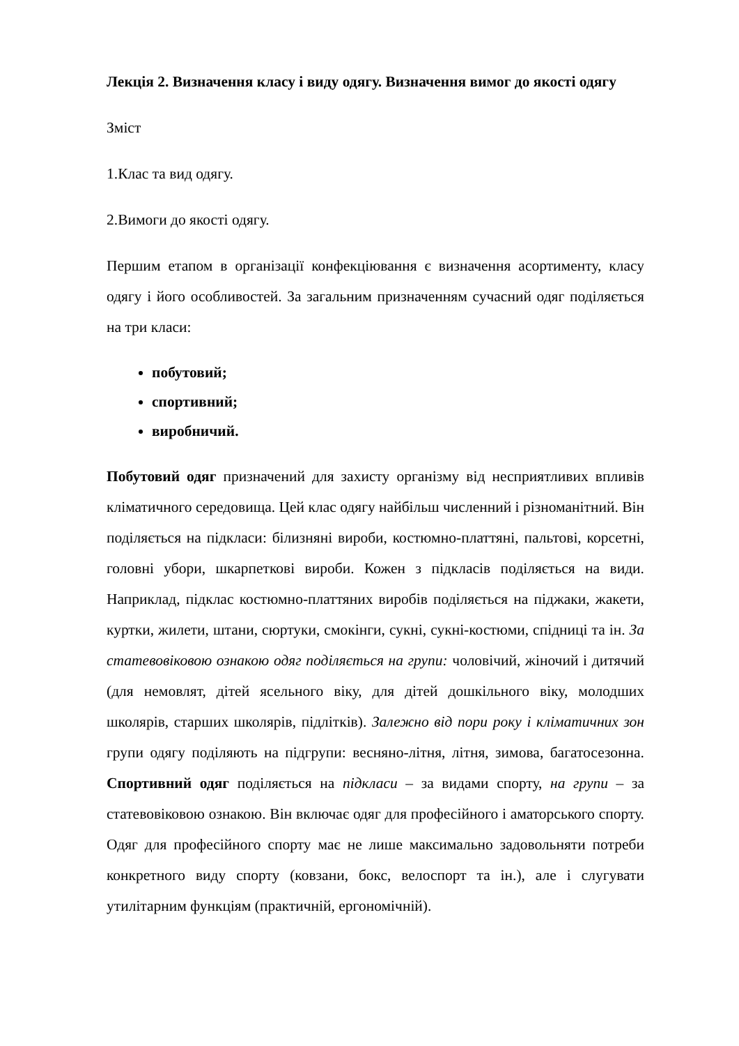Лекція 2. Визначення класу і виду одягу. Визначення вимог до якості одягу
Зміст
1.Клас та вид одягу.
2.Вимоги до якості одягу.
Першим етапом в організації конфекціювання є визначення асортименту, класу одягу і його особливостей. За загальним призначенням сучасний одяг поділяється на три класи:
побутовий;
спортивний;
виробничий.
Побутовий одяг призначений для захисту організму від несприятливих впливів кліматичного середовища. Цей клас одягу найбільш численний і різноманітний. Він поділяється на підкласи: білизняні вироби, костюмно-платтяні, пальтові, корсетні, головні убори, шкарпеткові вироби. Кожен з підкласів поділяється на види. Наприклад, підклас костюмно-платтяних виробів поділяється на піджаки, жакети, куртки, жилети, штани, сюртуки, смокінги, сукні, сукні-костюми, спідниці та ін. За статевовіковою ознакою одяг поділяється на групи: чоловічий, жіночий і дитячий (для немовлят, дітей ясельного віку, для дітей дошкільного віку, молодших школярів, старших школярів, підлітків). Залежно від пори року і кліматичних зон групи одягу поділяють на підгрупи: весняно-літня, літня, зимова, багатосезонна. Спортивний одяг поділяється на підкласи – за видами спорту, на групи – за статевовіковою ознакою. Він включає одяг для професійного і аматорського спорту. Одяг для професійного спорту має не лише максимально задовольняти потреби конкретного виду спорту (ковзани, бокс, велоспорт та ін.), але і слугувати утилітарним функціям (практичній, ергономічній).